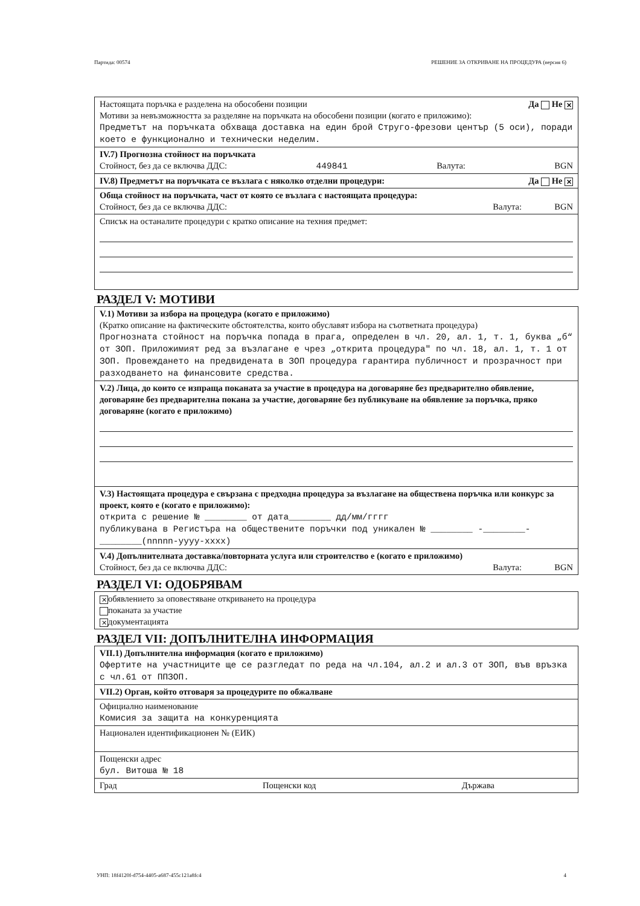Партида: 00574 РЕШЕНИЕ ЗА ОТКРИВАНЕ НА ПРОЦЕДУРА (версия 6)
Настоящата поръчка е разделена на обособени позиции Да Не ✕
Мотиви за невъзможността за разделяне на поръчката на обособени позиции (когато е приложимо):
Предметът на поръчката обхваща доставка на един брой Струго-фрезови център (5 оси), поради което е функционално и технически неделим.
IV.7) Прогнозна стойност на поръчката
Стойност, без да се включва ДДС: 449841 Валута: BGN
IV.8) Предметът на поръчката се възлага с няколко отделни процедури: Да Не ✕
Обща стойност на поръчката, част от която се възлага с настоящата процедура:
Стойност, без да се включва ДДС: Валута: BGN
Списък на останалите процедури с кратко описание на техния предмет:
РАЗДЕЛ V: МОТИВИ
V.1) Мотиви за избора на процедура (когато е приложимо)
(Кратко описание на фактическите обстоятелства, които обуславят избора на съответната процедура)
Прогнозната стойност на поръчка попада в прага, определен в чл. 20, ал. 1, т. 1, буква „б“ от ЗОП. Приложимият ред за възлагане е чрез „открита процедура" по чл. 18, ал. 1, т. 1 от ЗОП. Провеждането на предвидената в ЗОП процедура гарантира публичност и прозрачност при разходването на финансовите средства.
V.2) Лица, до които се изпраща поканата за участие в процедура на договаряне без предварително обявление, договаряне без предварителна покана за участие, договаряне без публикуване на обявление за поръчка, пряко договаряне (когато е приложимо)
V.3) Настоящата процедура е свързана с предходна процедура за възлагане на обществена поръчка или конкурс за проект, която е (когато е приложимо):
открита с решение № ________ от дата________ дд/мм/гггг
публикувана в Регистъра на обществените поръчки под уникален № ________ -________-________(nnnnn-yyyy-xxxx)
V.4) Допълнителната доставка/повторната услуга или строителство е (когато е приложимо)
Стойност, без да се включва ДДС: Валута: BGN
РАЗДЕЛ VI: ОДОБРЯВАМ
✕ обявлението за оповестяване откриването на процедура
поканата за участие
✕ документацията
РАЗДЕЛ VII: ДОПЪЛНИТЕЛНА ИНФОРМАЦИЯ
VII.1) Допълнителна информация (когато е приложимо)
Офертите на участниците ще се разгледат по реда на чл.104, ал.2 и ал.3 от ЗОП, във връзка с чл.61 от ППЗОП.
VII.2) Орган, който отговаря за процедурите по обжалване
Официално наименование
Комисия за защита на конкуренцията
Национален идентификационен № (ЕИК)
Пощенски адрес
бул. Витоша № 18
Град Пощенски код Държава
УНП: 18f4120f-d754-4405-a687-455c121a8fc4 4